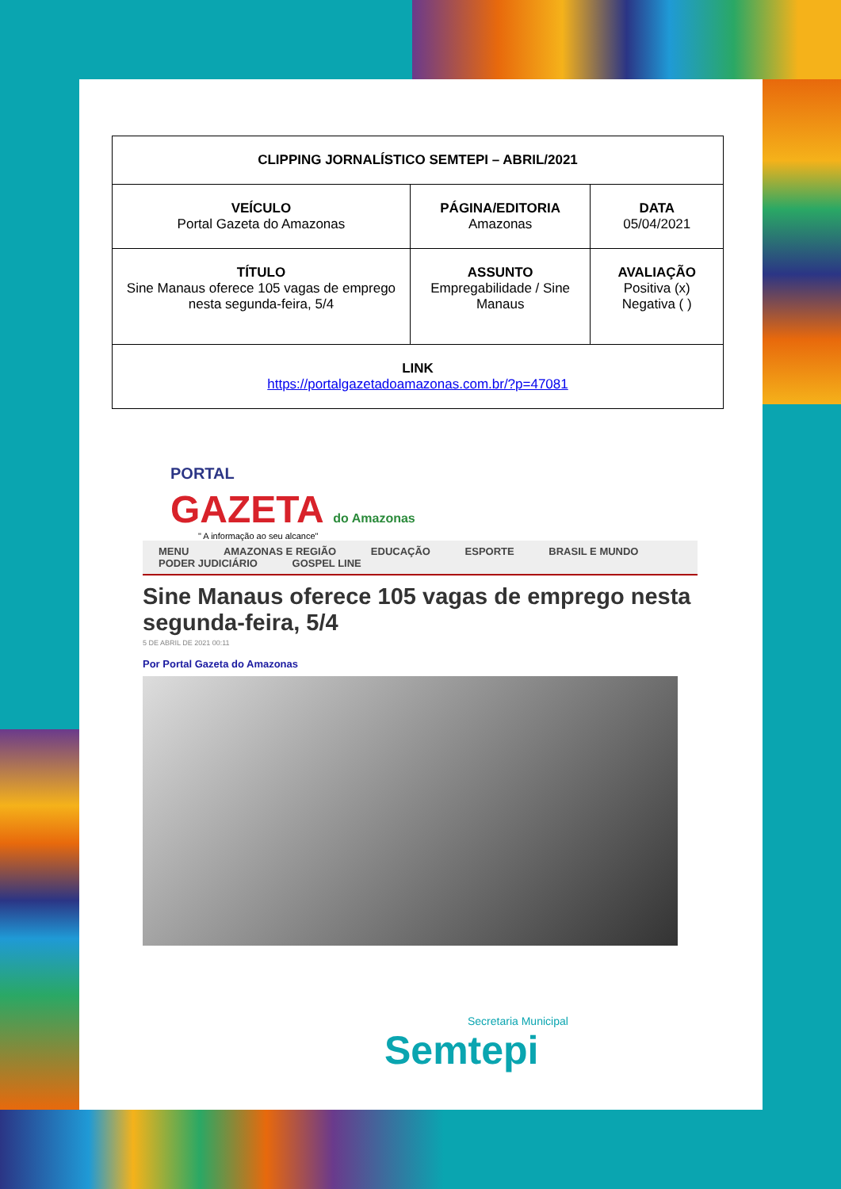| CLIPPING JORNALÍSTICO SEMTEPI – ABRIL/2021 | | |
| VEÍCULO Portal Gazeta do Amazonas | PÁGINA/EDITORIA Amazonas | DATA 05/04/2021 |
| TÍTULO Sine Manaus oferece 105 vagas de emprego nesta segunda-feira, 5/4 | ASSUNTO Empregabilidade / Sine Manaus | AVALIAÇÃO Positiva (x) Negativa ( ) |
| LINK https://portalgazetadoamazonas.com.br/?p=47081 | | |
PORTAL
GAZETA do Amazonas
" A informação ao seu alcance"
MENU AMAZONAS E REGIÃO EDUCAÇÃO ESPORTE BRASIL E MUNDO
PODER JUDICIÁRIO GOSPEL LINE
Sine Manaus oferece 105 vagas de emprego nesta segunda-feira, 5/4
5 DE ABRIL DE 2021 00:11
Por Portal Gazeta do Amazonas
Secretaria Municipal
Semtepi